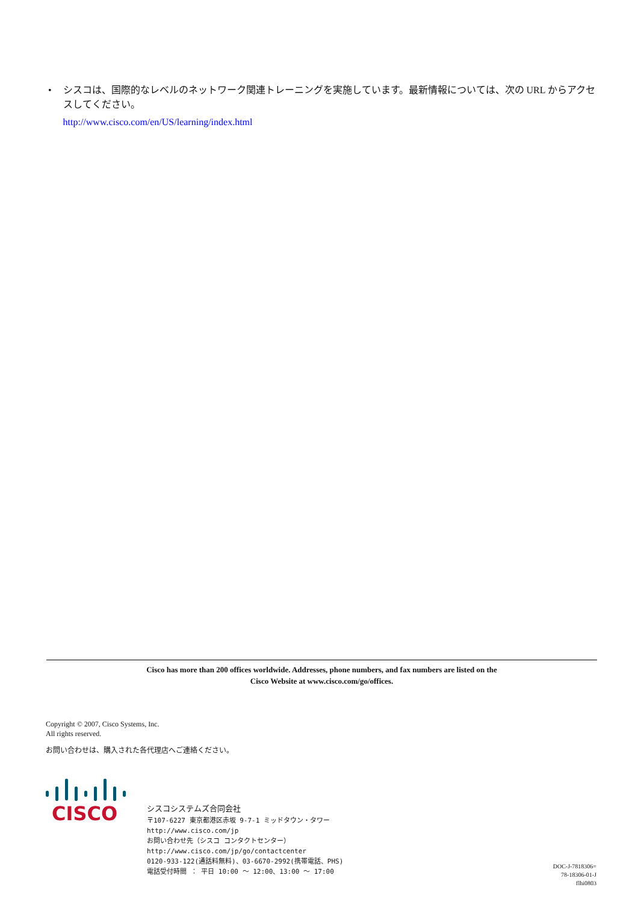• シスコは、国際的なレベルのネットワーク関連トレーニングを実施しています。最新情報については、次の URL からアクセスしてください。
http://www.cisco.com/en/US/learning/index.html
Cisco has more than 200 offices worldwide. Addresses, phone numbers, and fax numbers are listed on the
Cisco Website at www.cisco.com/go/offices.
Copyright © 2007, Cisco Systems, Inc.
All rights reserved.
お問い合わせは、購入された各代理店へご連絡ください。
CISCO
シスコシステムズ合同会社
〒107-6227 東京都港区赤坂 9-7-1 ミッドタウン・タワー
http://www.cisco.com/jp
お問い合わせ先（シスコ コンタクトセンター）
http://www.cisco.com/jp/go/contactcenter
0120-933-122(通話料無料)、03-6670-2992(携帯電話、PHS)
電話受付時間 ： 平日 10:00 ～ 12:00、13:00 ～ 17:00
DOC-J-7818306=
78-18306-01-J
flhi0803